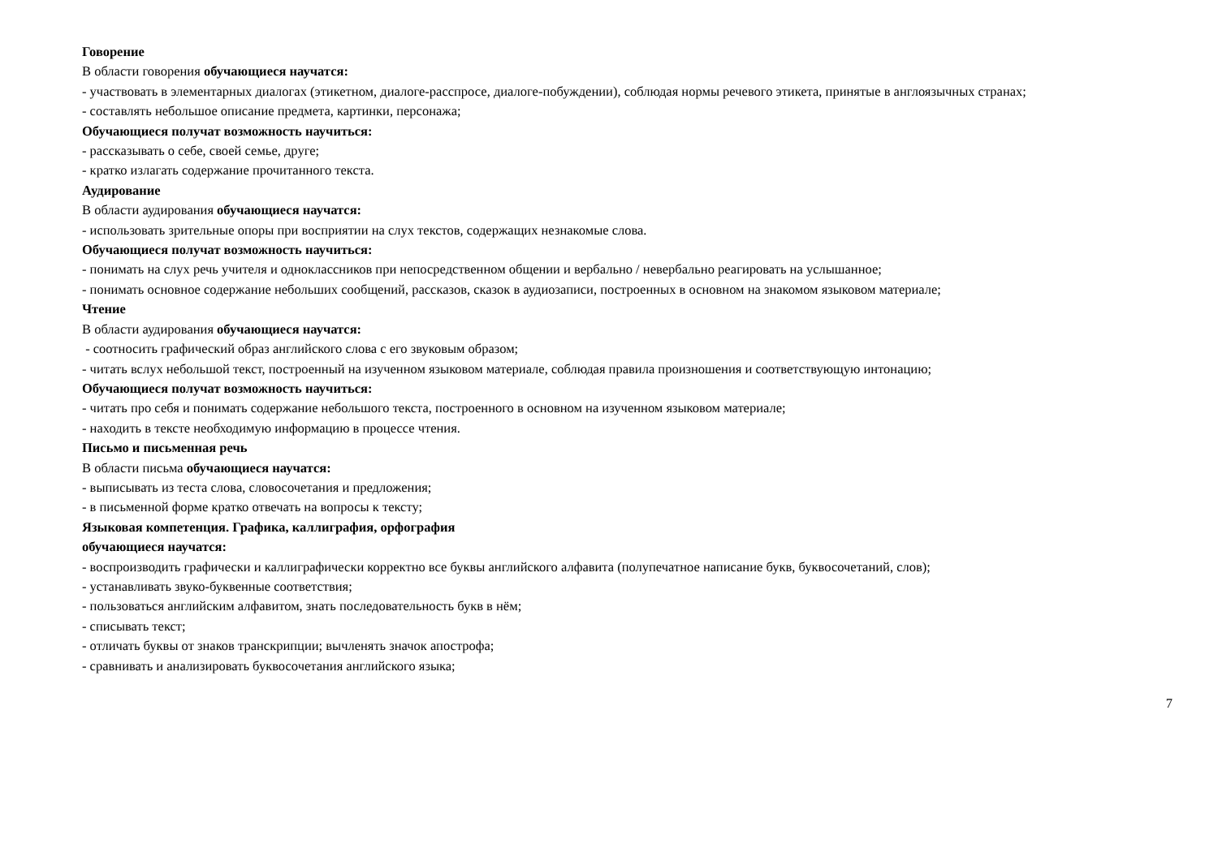Говорение
В области говорения обучающиеся научатся:
- участвовать в элементарных диалогах (этикетном, диалоге-расспросе, диалоге-побуждении), соблюдая нормы речевого этикета, принятые в англоязычных странах;
- составлять небольшое описание предмета, картинки, персонажа;
Обучающиеся получат возможность научиться:
- рассказывать о себе, своей семье, друге;
- кратко излагать содержание прочитанного текста.
Аудирование
В области аудирования обучающиеся научатся:
- использовать зрительные опоры при восприятии на слух текстов, содержащих незнакомые слова.
Обучающиеся получат возможность научиться:
- понимать на слух речь учителя и одноклассников при непосредственном общении и вербально / невербально реагировать на услышанное;
- понимать основное содержание небольших сообщений, рассказов, сказок в аудиозаписи, построенных в основном на знакомом языковом материале;
Чтение
В области аудирования обучающиеся научатся:
- соотносить графический образ английского слова с его звуковым образом;
- читать вслух небольшой текст, построенный на изученном языковом материале, соблюдая правила произношения и соответствующую интонацию;
Обучающиеся получат возможность научиться:
- читать про себя и понимать содержание небольшого текста, построенного в основном на изученном языковом материале;
- находить в тексте необходимую информацию в процессе чтения.
Письмо и письменная речь
В области письма обучающиеся научатся:
- выписывать из теста слова, словосочетания и предложения;
- в письменной форме кратко отвечать на вопросы к тексту;
Языковая компетенция. Графика, каллиграфия, орфография
обучающиеся научатся:
- воспроизводить графически и каллиграфически корректно все буквы английского алфавита (полупечатное написание букв, буквосочетаний, слов);
- устанавливать звуко-буквенные соответствия;
- пользоваться английским алфавитом, знать последовательность букв в нём;
- списывать текст;
- отличать буквы от знаков транскрипции; вычленять значок апострофа;
- сравнивать и анализировать буквосочетания английского языка;
7